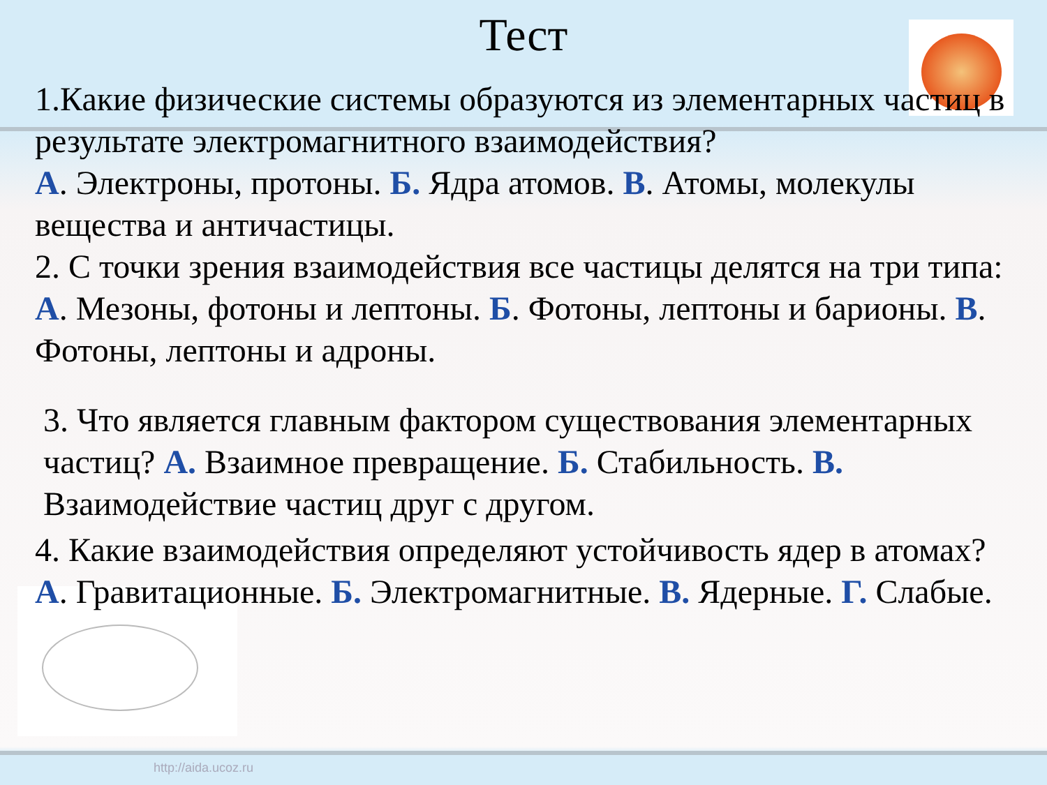Тест
1.Какие физические системы образуются из элементарных частиц в результате электромагнитного взаимодействия?
А. Электроны, протоны. Б. Ядра атомов. В. Атомы, молекулы вещества и античастицы.
2. С точки зрения взаимодействия все частицы делятся на три типа: А. Мезоны, фотоны и лептоны. Б. Фотоны, лептоны и барионы. В. Фотоны, лептоны и адроны.
3. Что является главным фактором существования элементарных частиц? А. Взаимное превращение. Б. Стабильность. В. Взаимодействие частиц друг с другом.
4. Какие взаимодействия определяют устойчивость ядер в атомах? А. Гравитационные. Б. Электромагнитные. В. Ядерные. Г. Слабые.
http://aida.ucoz.ru